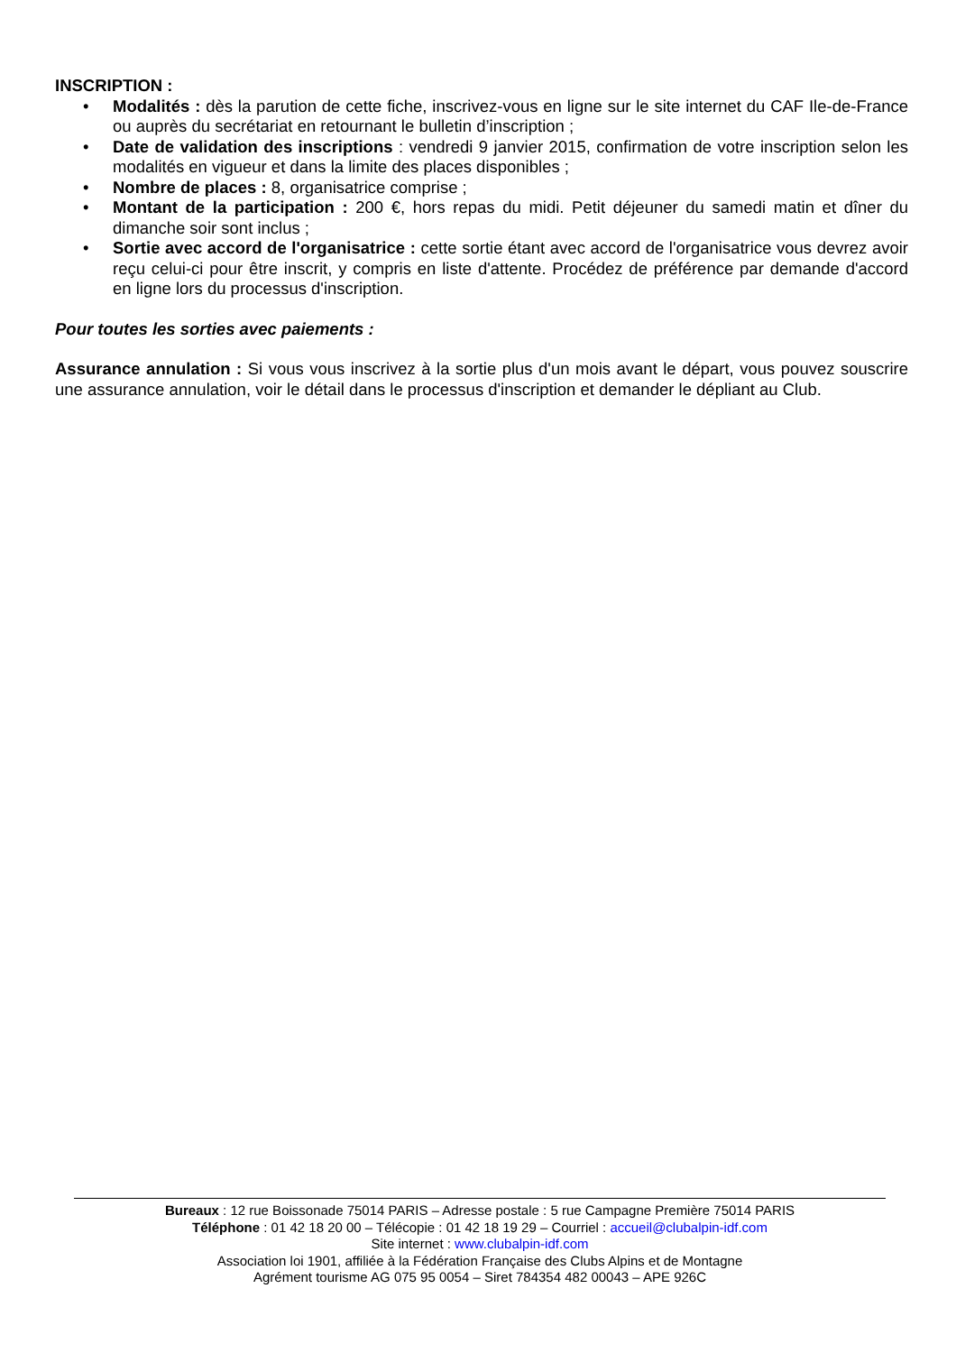INSCRIPTION :
• Modalités : dès la parution de cette fiche, inscrivez-vous en ligne sur le site internet du CAF Ile-de-France ou auprès du secrétariat en retournant le bulletin d’inscription ;
• Date de validation des inscriptions : vendredi 9 janvier 2015, confirmation de votre inscription selon les modalités en vigueur et dans la limite des places disponibles ;
• Nombre de places : 8, organisatrice comprise ;
• Montant de la participation : 200 €, hors repas du midi. Petit déjeuner du samedi matin et dîner du dimanche soir sont inclus ;
• Sortie avec accord de l'organisatrice : cette sortie étant avec accord de l'organisatrice vous devrez avoir reçu celui-ci pour être inscrit, y compris en liste d'attente. Procédez de préférence par demande d'accord en ligne lors du processus d'inscription.
Pour toutes les sorties avec paiements :
Assurance annulation : Si vous vous inscrivez à la sortie plus d'un mois avant le départ, vous pouvez souscrire une assurance annulation, voir le détail dans le processus d'inscription et demander le dépliant au Club.
Bureaux : 12 rue Boissonade 75014 PARIS – Adresse postale : 5 rue Campagne Première 75014 PARIS
Téléphone : 01 42 18 20 00 – Télécopie : 01 42 18 19 29 – Courriel : accueil@clubalpin-idf.com
Site internet : www.clubalpin-idf.com
Association loi 1901, affiliée à la Fédération Française des Clubs Alpins et de Montagne
Agrément tourisme AG 075 95 0054 – Siret 784354 482 00043 – APE 926C